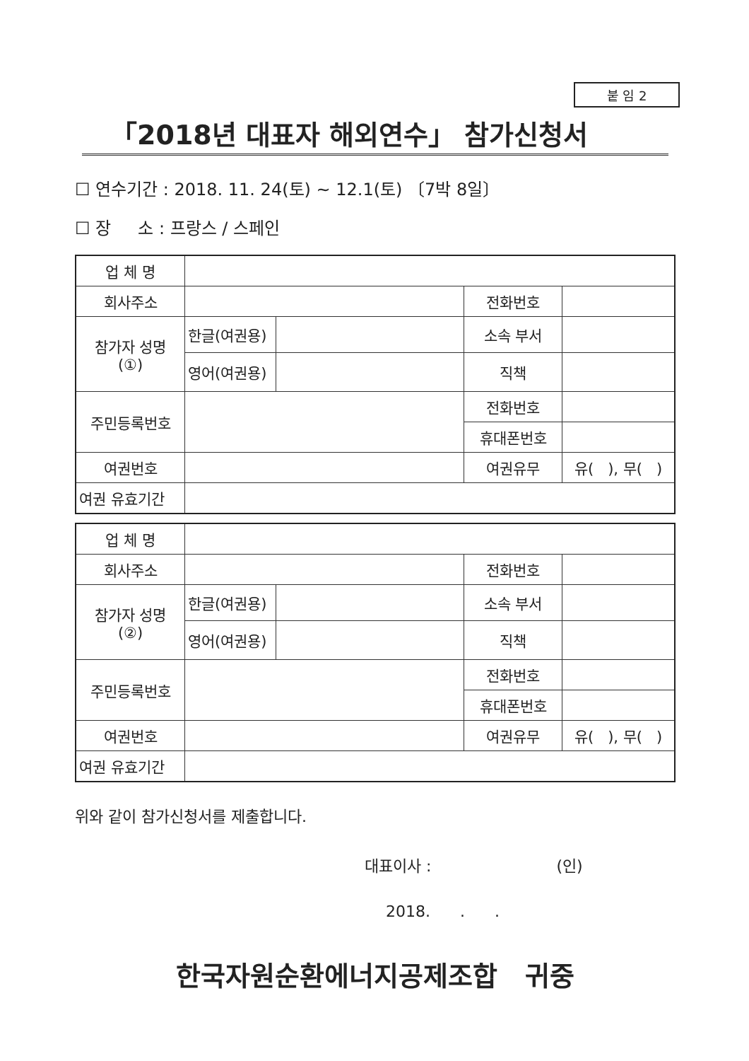붙 임 2
「2018년 대표자 해외연수」 참가신청서
☐ 연수기간 : 2018. 11. 24(토) ~ 12.1(토) 〔7박 8일〕
☐ 장 소 : 프랑스 / 스페인
| 업 체 명 | | | | |
| 회사주소 | | | 전화번호 | |
| 참가자 성명 (①) | 한글(여권용) | | 소속 부서 | |
| | 영어(여권용) | | 직책 | |
| 주민등록번호 | | | 전화번호 | |
| | | | 휴대폰번호 | |
| 여권번호 | | | 여권유무 | 유( ), 무( ) |
| 여권 유효기간 | | | | |
| 업 체 명 | | | | |
| 회사주소 | | | 전화번호 | |
| 참가자 성명 (②) | 한글(여권용) | | 소속 부서 | |
| | 영어(여권용) | | 직책 | |
| 주민등록번호 | | | 전화번호 | |
| | | | 휴대폰번호 | |
| 여권번호 | | | 여권유무 | 유( ), 무( ) |
| 여권 유효기간 | | | | |
위와 같이 참가신청서를 제출합니다.
대표이사 : (인)
2018. . .
한국자원순환에너지공제조합 귀중